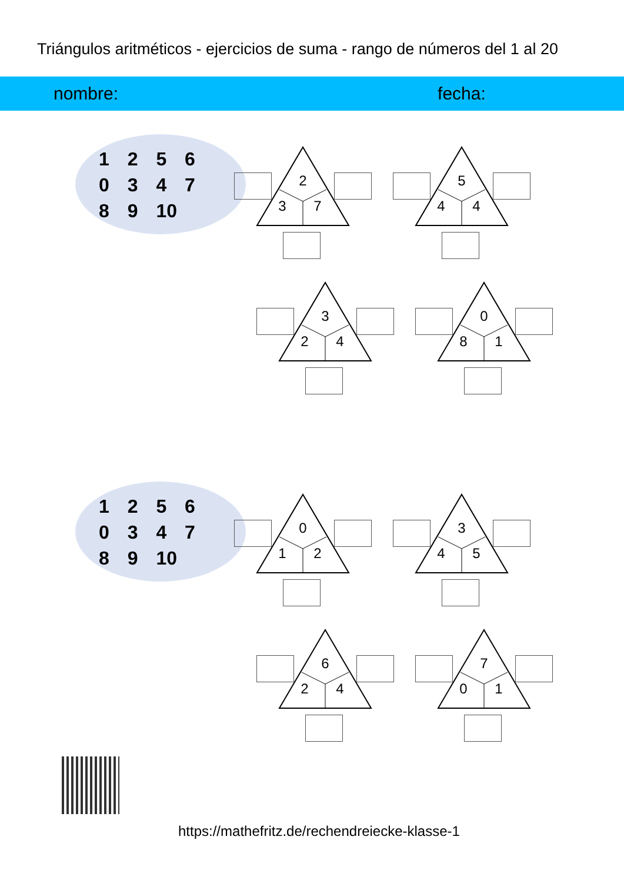Triángulos aritméticos - ejercicios de suma - rango de números del 1 al 20
nombre: fecha:
1 2 5 6
0 3 4 7
8 9 10
2
3 7
5
4 4
3
2 4
0
8 1
1 2 5 6
0 3 4 7
8 9 10
0
1 2
3
4 5
6
2 4
7
0 1
https://mathefritz.de/rechendreiecke-klasse-1